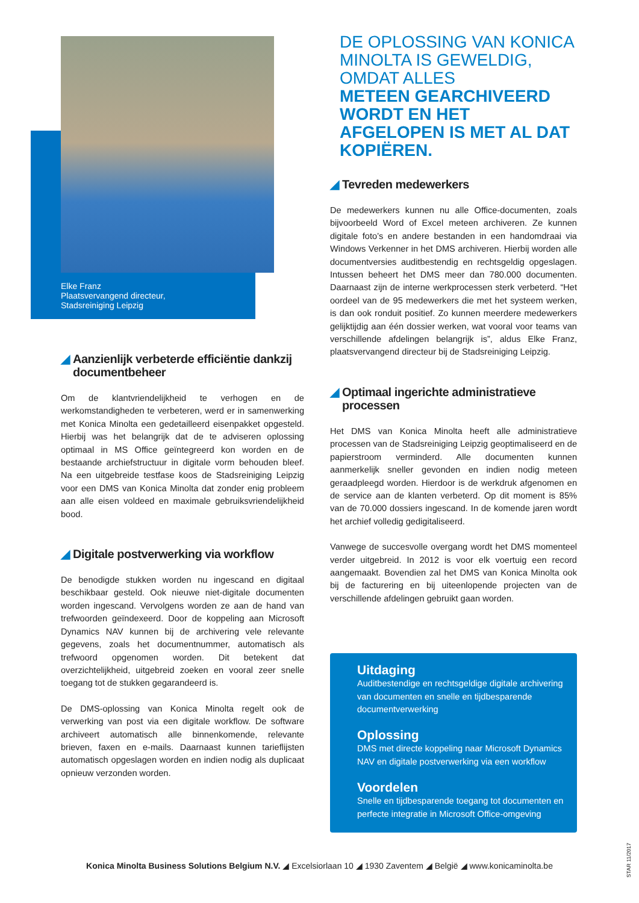Elke Franz
Plaatsvervangend directeur,
Stadsreiniging Leipzig
◢ Aanzienlijk verbeterde efficiëntie dankzij documentbeheer
Om de klantvriendelijkheid te verhogen en de werkomstandigheden te verbeteren, werd er in samenwerking met Konica Minolta een gedetailleerd eisenpakket opgesteld. Hierbij was het belangrijk dat de te adviseren oplossing optimaal in MS Office geïntegreerd kon worden en de bestaande archiefstructuur in digitale vorm behouden bleef. Na een uitgebreide testfase koos de Stadsreiniging Leipzig voor een DMS van Konica Minolta dat zonder enig probleem aan alle eisen voldeed en maximale gebruiksvriendelijkheid bood.
◢ Digitale postverwerking via workflow
De benodigde stukken worden nu ingescand en digitaal beschikbaar gesteld. Ook nieuwe niet-digitale documenten worden ingescand. Vervolgens worden ze aan de hand van trefwoorden geïndexeerd. Door de koppeling aan Microsoft Dynamics NAV kunnen bij de archivering vele relevante gegevens, zoals het documentnummer, automatisch als trefwoord opgenomen worden. Dit betekent dat overzichtelijkheid, uitgebreid zoeken en vooral zeer snelle toegang tot de stukken gegarandeerd is.
De DMS-oplossing van Konica Minolta regelt ook de verwerking van post via een digitale workflow. De software archiveert automatisch alle binnenkomende, relevante brieven, faxen en e-mails. Daarnaast kunnen tarieflijsten automatisch opgeslagen worden en indien nodig als duplicaat opnieuw verzonden worden.
DE OPLOSSING VAN KONICA MINOLTA IS GEWELDIG, OMDAT ALLES
METEEN GEARCHIVEERD WORDT EN HET AFGELOPEN IS MET AL DAT KOPIËREN.
◢ Tevreden medewerkers
De medewerkers kunnen nu alle Office-documenten, zoals bijvoorbeeld Word of Excel meteen archiveren. Ze kunnen digitale foto’s en andere bestanden in een handomdraai via Windows Verkenner in het DMS archiveren. Hierbij worden alle documentversies auditbestendig en rechtsgeldig opgeslagen. Intussen beheert het DMS meer dan 780.000 documenten. Daarnaast zijn de interne werkprocessen sterk verbeterd. “Het oordeel van de 95 medewerkers die met het systeem werken, is dan ook ronduit positief. Zo kunnen meerdere medewerkers gelijktijdig aan één dossier werken, wat vooral voor teams van verschillende afdelingen belangrijk is”, aldus Elke Franz, plaatsvervangend directeur bij de Stadsreiniging Leipzig.
◢ Optimaal ingerichte administratieve processen
Het DMS van Konica Minolta heeft alle administratieve processen van de Stadsreiniging Leipzig geoptimaliseerd en de papierstroom verminderd. Alle documenten kunnen aanmerkelijk sneller gevonden en indien nodig meteen geraadpleegd worden. Hierdoor is de werkdruk afgenomen en de service aan de klanten verbeterd. Op dit moment is 85% van de 70.000 dossiers ingescand. In de komende jaren wordt het archief volledig gedigitaliseerd.
Vanwege de succesvolle overgang wordt het DMS momenteel verder uitgebreid. In 2012 is voor elk voertuig een record aangemaakt. Bovendien zal het DMS van Konica Minolta ook bij de facturering en bij uiteenlopende projecten van de verschillende afdelingen gebruikt gaan worden.
Uitdaging
Auditbestendige en rechtsgeldige digitale archivering van documenten en snelle en tijdbesparende documentverwerking
Oplossing
DMS met directe koppeling naar Microsoft Dynamics NAV en digitale postverwerking via een workflow
Voordelen
Snelle en tijdbesparende toegang tot documenten en perfecte integratie in Microsoft Office-omgeving
Konica Minolta Business Solutions Belgium N.V. ◢ Excelsiorlaan 10 ◢ 1930 Zaventem ◢ België ◢ www.konicaminolta.be
STAR 11/2017